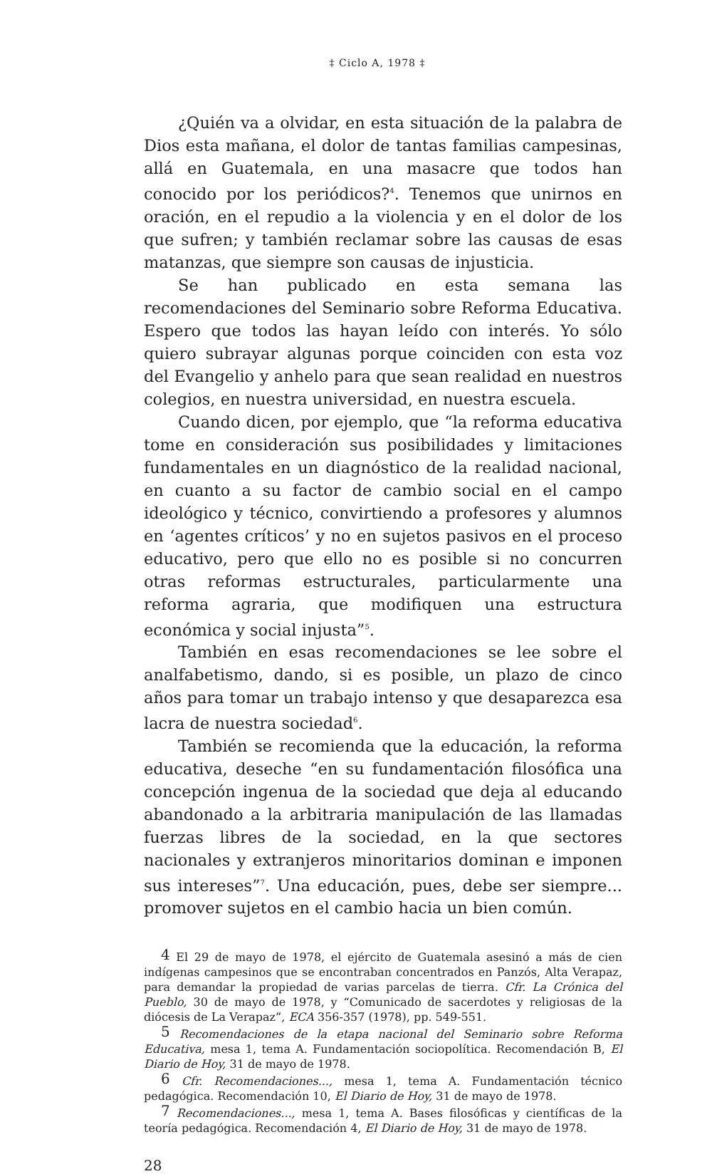‡ Ciclo A, 1978 ‡
¿Quién va a olvidar, en esta situación de la palabra de Dios esta mañana, el dolor de tantas familias campesinas, allá en Guatemala, en una masacre que todos han conocido por los periódicos?<sup>4</sup>. Tenemos que unirnos en oración, en el repudio a la violencia y en el dolor de los que sufren; y también reclamar sobre las causas de esas matanzas, que siempre son causas de injusticia.
Se han publicado en esta semana las recomendaciones del Seminario sobre Reforma Educativa. Espero que todos las hayan leído con interés. Yo sólo quiero subrayar algunas porque coinciden con esta voz del Evangelio y anhelo para que sean realidad en nuestros colegios, en nuestra universidad, en nuestra escuela.
Cuando dicen, por ejemplo, que “la reforma educativa tome en consideración sus posibilidades y limitaciones fundamentales en un diagnóstico de la realidad nacional, en cuanto a su factor de cambio social en el campo ideológico y técnico, convirtiendo a profesores y alumnos en ‘agentes críticos’ y no en sujetos pasivos en el proceso educativo, pero que ello no es posible si no concurren otras reformas estructurales, particularmente una reforma agraria, que modifiquen una estructura económica y social injusta”<sup>5</sup>.
También en esas recomendaciones se lee sobre el analfabetismo, dando, si es posible, un plazo de cinco años para tomar un trabajo intenso y que desaparezca esa lacra de nuestra sociedad<sup>6</sup>.
También se recomienda que la educación, la reforma educativa, deseche “en su fundamentación filosófica una concepción ingenua de la sociedad que deja al educando abandonado a la arbitraria manipulación de las llamadas fuerzas libres de la sociedad, en la que sectores nacionales y extranjeros minoritarios dominan e imponen sus intereses”<sup>7</sup>. Una educación, pues, debe ser siempre... promover sujetos en el cambio hacia un bien común.
<sup>4</sup> El 29 de mayo de 1978, el ejército de Guatemala asesinó a más de cien indígenas campesinos que se encontraban concentrados en Panzós, Alta Verapaz, para demandar la propiedad de varias parcelas de tierra. Cfr. La Crónica del Pueblo, 30 de mayo de 1978, y “Comunicado de sacerdotes y religiosas de la diócesis de La Verapaz”, ECA 356-357 (1978), pp. 549-551.
<sup>5</sup> Recomendaciones de la etapa nacional del Seminario sobre Reforma Educativa, mesa 1, tema A. Fundamentación sociopolítica. Recomendación B, El Diario de Hoy, 31 de mayo de 1978.
<sup>6</sup> Cfr. Recomendaciones..., mesa 1, tema A. Fundamentación técnico pedagógica. Recomendación 10, El Diario de Hoy, 31 de mayo de 1978.
<sup>7</sup> Recomendaciones..., mesa 1, tema A. Bases filosóficas y científicas de la teoría pedagógica. Recomendación 4, El Diario de Hoy, 31 de mayo de 1978.
28